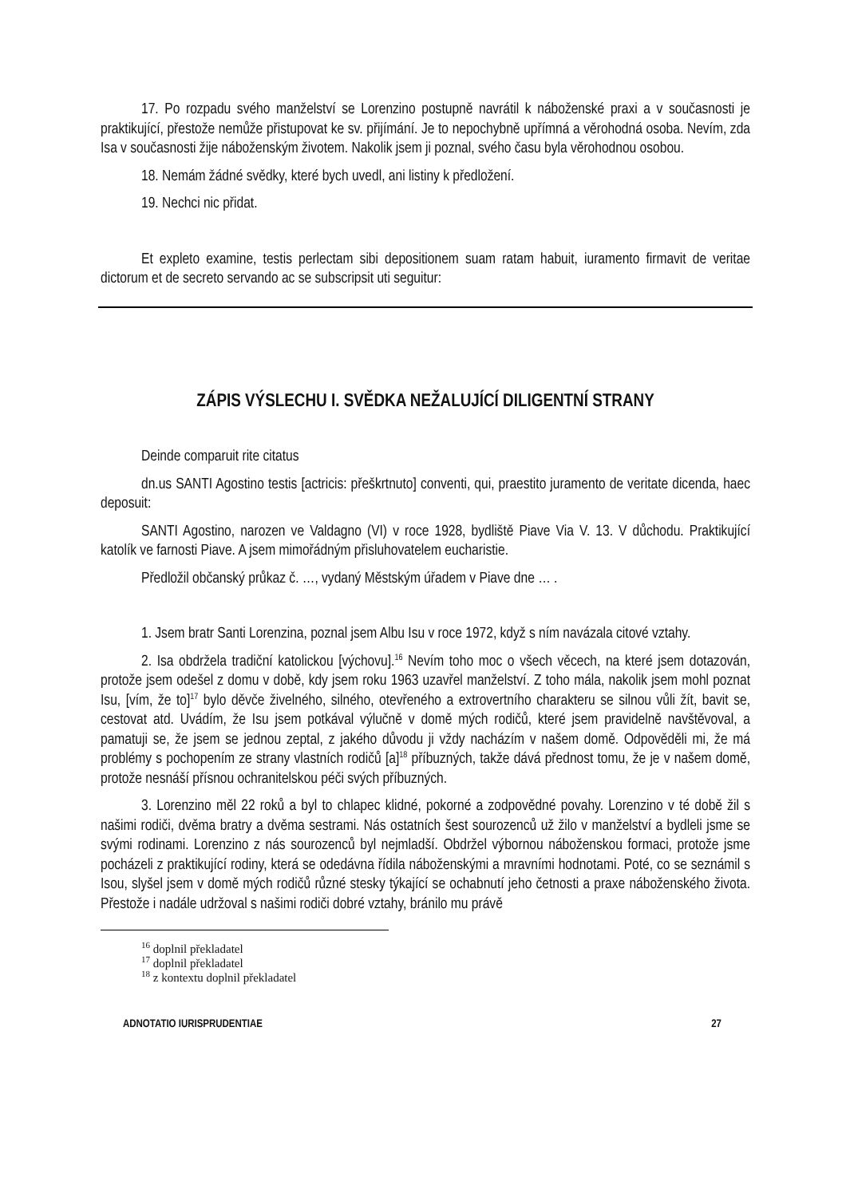17. Po rozpadu svého manželství se Lorenzino postupně navrátil k náboženské praxi a v současnosti je praktikující, přestože nemůže přistupovat ke sv. přijímání. Je to nepochybně upřímná a věrohodná osoba. Nevím, zda Isa v současnosti žije náboženským životem. Nakolik jsem ji poznal, svého času byla věrohodnou osobou.
18. Nemám žádné svědky, které bych uvedl, ani listiny k předložení.
19. Nechci nic přidat.
Et expleto examine, testis perlectam sibi depositionem suam ratam habuit, iuramento firmavit de veritae dictorum et de secreto servando ac se subscripsit uti seguitur:
ZÁPIS VÝSLECHU I. SVĚDKA NEŽALUJÍCÍ DILIGENTNÍ STRANY
Deinde comparuit rite citatus
dn.us SANTI Agostino testis [actricis: přeškrtnuto] conventi, qui, praestito juramento de veritate dicenda, haec deposuit:
SANTI Agostino, narozen ve Valdagno (VI) v roce 1928, bydliště Piave Via V. 13. V důchodu. Praktikující katolík ve farnosti Piave. A jsem mimořádným přisluhovatelem eucharistie.
Předložil občanský průkaz č. …, vydaný Městským úřadem v Piave dne … .
1. Jsem bratr Santi Lorenzina, poznal jsem Albu Isu v roce 1972, když s ním navázala citové vztahy.
2. Isa obdržela tradiční katolickou [výchovu].<sup>16</sup> Nevím toho moc o všech věcech, na které jsem dotazován, protože jsem odešel z domu v době, kdy jsem roku 1963 uzavřel manželství. Z toho mála, nakolik jsem mohl poznat Isu, [vím, že to]<sup>17</sup> bylo děvče živelného, silného, otevřeného a extrovertního charakteru se silnou vůli žít, bavit se, cestovat atd. Uvádím, že Isu jsem potkával výlučně v domě mých rodičů, které jsem pravidelně navštěvoval, a pamatuji se, že jsem se jednou zeptal, z jakého důvodu ji vždy nacházím v našem domě. Odpověděli mi, že má problémy s pochopením ze strany vlastních rodičů [a]<sup>18</sup> příbuzných, takže dává přednost tomu, že je v našem domě, protože nesnáší přísnou ochranitelskou péči svých příbuzných.
3. Lorenzino měl 22 roků a byl to chlapec klidné, pokorné a zodpovědné povahy. Lorenzino v té době žil s našimi rodiči, dvěma bratry a dvěma sestrami. Nás ostatních šest sourozenců už žilo v manželství a bydleli jsme se svými rodinami. Lorenzino z nás sourozenců byl nejmladší. Obdržel výbornou náboženskou formaci, protože jsme pocházeli z praktikující rodiny, která se odedávna řídila náboženskými a mravními hodnotami. Poté, co se seznámil s Isou, slyšel jsem v domě mých rodičů různé stesky týkající se ochabnutí jeho četnosti a praxe náboženského života. Přestože i nadále udržoval s našimi rodiči dobré vztahy, bránilo mu právě
<sup>16</sup> doplnil překladatel
<sup>17</sup> doplnil překladatel
<sup>18</sup> z kontextu doplnil překladatel
ADNOTATIO IURISPRUDENTIAE 27